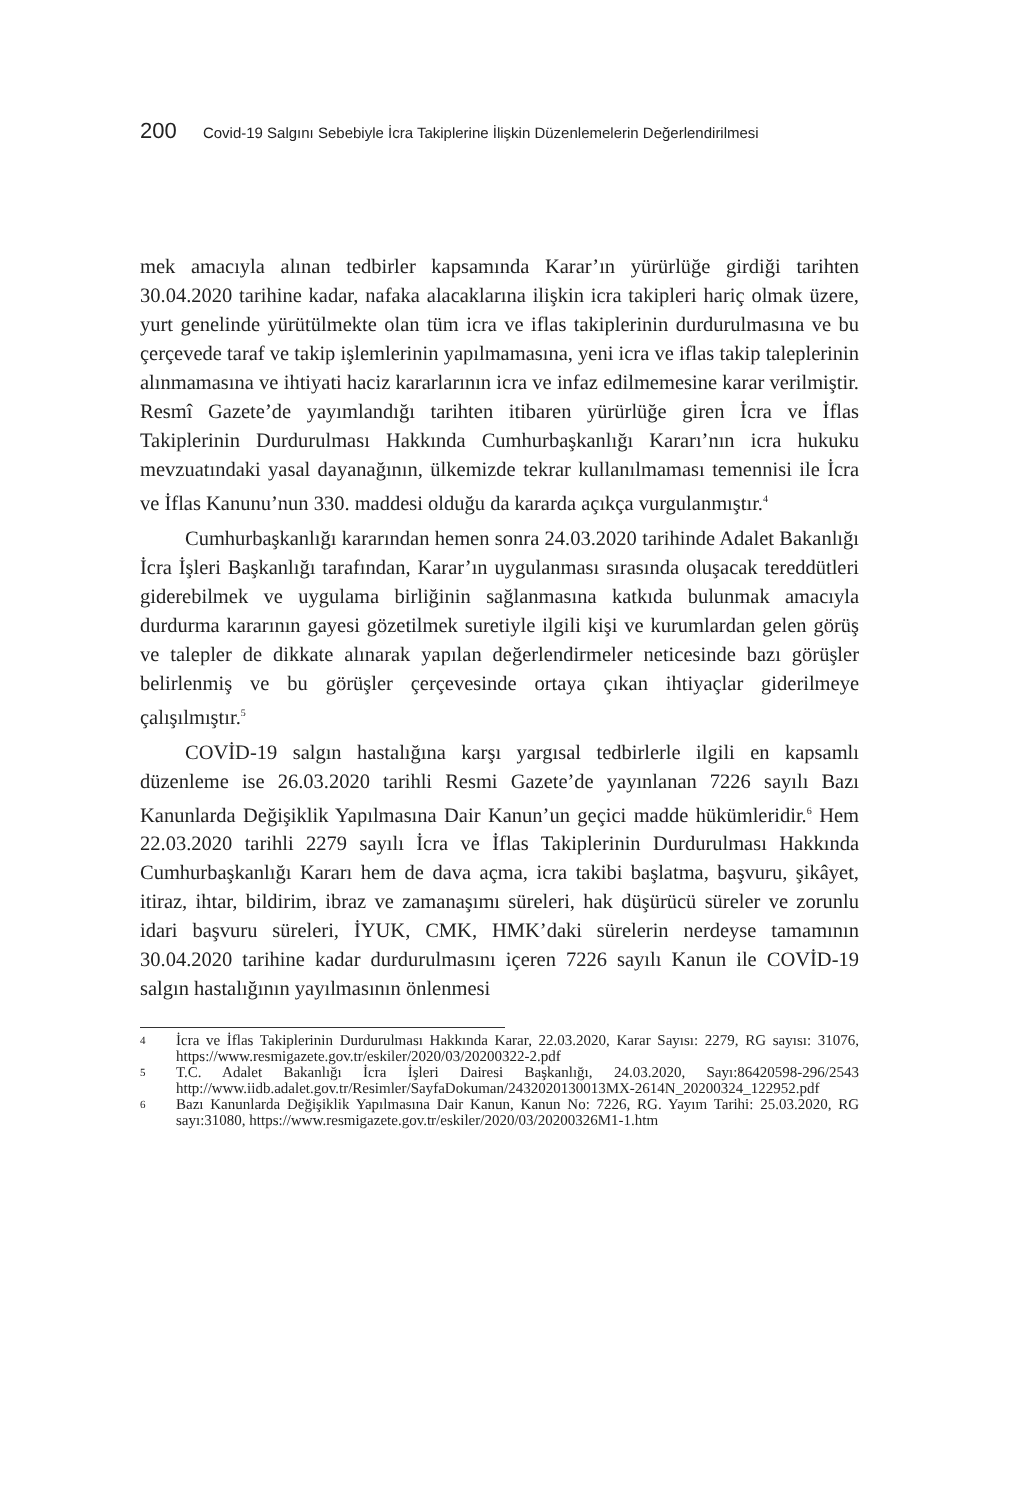200 Covid-19 Salgını Sebebiyle İcra Takiplerine İlişkin Düzenlemelerin Değerlendirilmesi
mek amacıyla alınan tedbirler kapsamında Karar’ın yürürlüğe girdiği tarihten 30.04.2020 tarihine kadar, nafaka alacaklarına ilişkin icra takipleri hariç olmak üzere, yurt genelinde yürütülmekte olan tüm icra ve iflas takiplerinin durdurulmasına ve bu çerçevede taraf ve takip işlemlerinin yapılmamasına, yeni icra ve iflas takip taleplerinin alınmamasına ve ihtiyati haciz kararlarının icra ve infaz edilmemesine karar verilmiştir. Resmî Gazete’de yayımlandığı tarihten itibaren yürürlüğe giren İcra ve İflas Takiplerinin Durdurulması Hakkında Cumhurbaşkanlığı Kararı’nın icra hukuku mevzuatındaki yasal dayanağının, ülkemizde tekrar kullanılmaması temennisi ile İcra ve İflas Kanunu’nun 330. maddesi olduğu da kararda açıkça vurgulanmıştır.<sup>4</sup>
Cumhurbaşkanlığı kararından hemen sonra 24.03.2020 tarihinde Adalet Bakanlığı İcra İşleri Başkanlığı tarafından, Karar’ın uygulanması sırasında oluşacak tereddütleri giderebilmek ve uygulama birliğinin sağlanmasına katkıda bulunmak amacıyla durdurma kararının gayesi gözetilmek suretiyle ilgili kişi ve kurumlardan gelen görüş ve talepler de dikkate alınarak yapılan değerlendirmeler neticesinde bazı görüşler belirlenmiş ve bu görüşler çerçevesinde ortaya çıkan ihtiyaçlar giderilmeye çalışılmıştır.<sup>5</sup>
COVİD-19 salgın hastalığına karşı yargısal tedbirlerle ilgili en kapsamlı düzenleme ise 26.03.2020 tarihli Resmi Gazete’de yayınlanan 7226 sayılı Bazı Kanunlarda Değişiklik Yapılmasına Dair Kanun’un geçici madde hükümleridir.<sup>6</sup> Hem 22.03.2020 tarihli 2279 sayılı İcra ve İflas Takiplerinin Durdurulması Hakkında Cumhurbaşkanlığı Kararı hem de dava açma, icra takibi başlatma, başvuru, şikâyet, itiraz, ihtar, bildirim, ibraz ve zamanaşımı süreleri, hak düşürücü süreler ve zorunlu idari başvuru süreleri, İYUK, CMK, HMK’daki sürelerin nerdeyse tamamının 30.04.2020 tarihine kadar durdurulmasını içeren 7226 sayılı Kanun ile COVİD-19 salgın hastalığının yayılmasının önlenmesi
4 İcra ve İflas Takiplerinin Durdurulması Hakkında Karar, 22.03.2020, Karar Sayısı: 2279, RG sayısı: 31076, https://www.resmigazete.gov.tr/eskiler/2020/03/20200322-2.pdf
5 T.C. Adalet Bakanlığı İcra İşleri Dairesi Başkanlığı, 24.03.2020, Sayı:86420598-296/2543 http://www.iidb.adalet.gov.tr/Resimler/SayfaDokuman/2432020130013MX-2614N_20200324_122952.pdf
6 Bazı Kanunlarda Değişiklik Yapılmasına Dair Kanun, Kanun No: 7226, RG. Yayım Tarihi: 25.03.2020, RG sayı:31080, https://www.resmigazete.gov.tr/eskiler/2020/03/20200326M1-1.htm